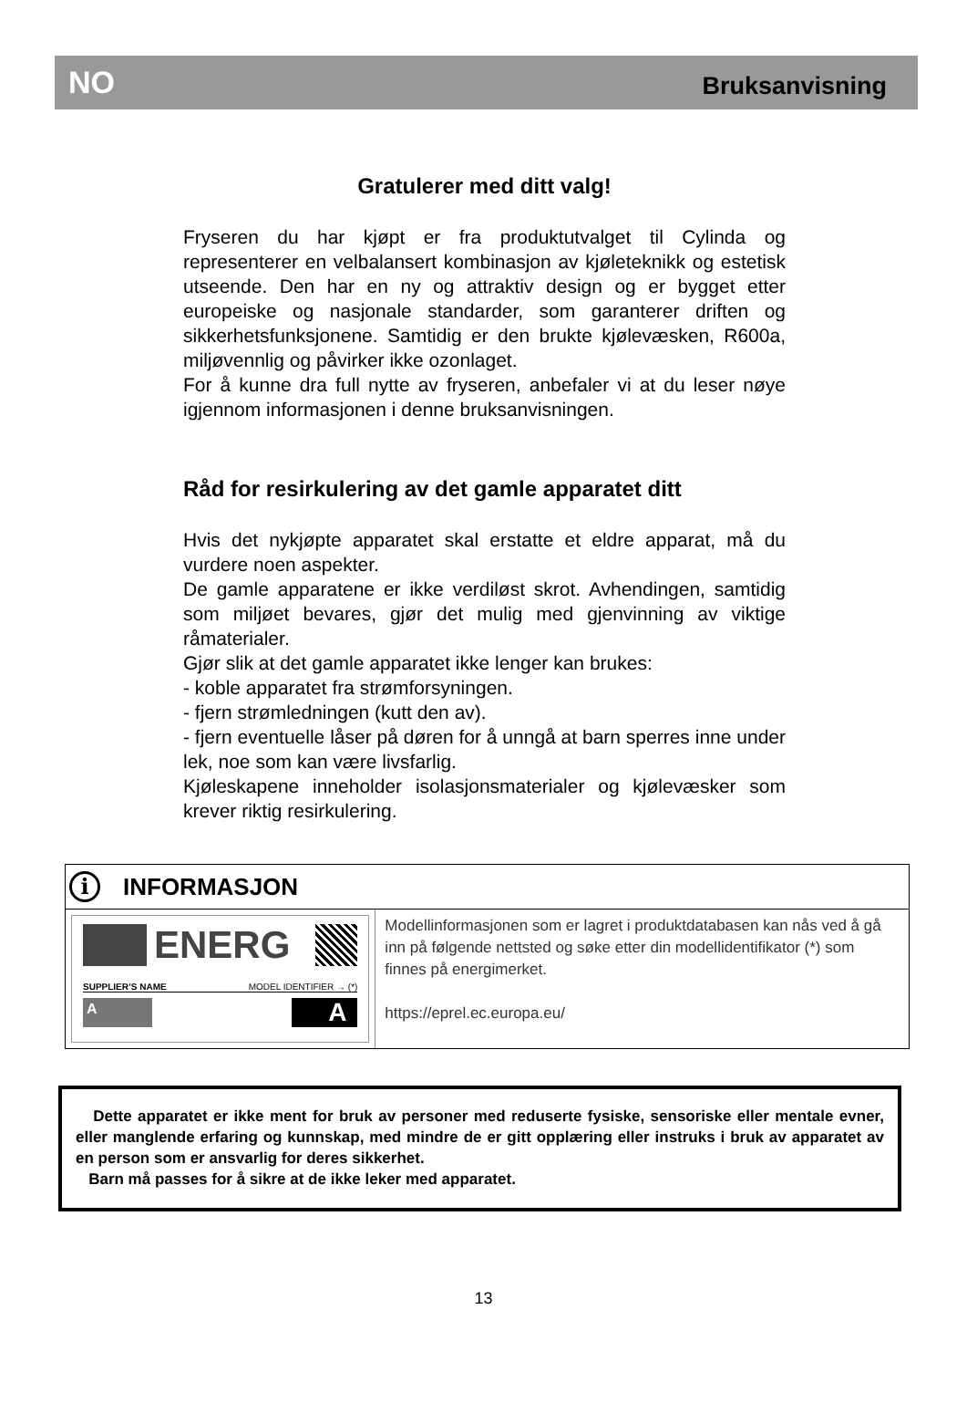NO Bruksanvisning
Gratulerer med ditt valg!
Fryseren du har kjøpt er fra produktutvalget til Cylinda og representerer en velbalansert kombinasjon av kjøleteknikk og estetisk utseende. Den har en ny og attraktiv design og er bygget etter europeiske og nasjonale standarder, som garanterer driften og sikkerhetsfunksjonene. Samtidig er den brukte kjølevæsken, R600a, miljøvennlig og påvirker ikke ozonlaget.
For å kunne dra full nytte av fryseren, anbefaler vi at du leser nøye igjennom informasjonen i denne bruksanvisningen.
Råd for resirkulering av det gamle apparatet ditt
Hvis det nykjøpte apparatet skal erstatte et eldre apparat, må du vurdere noen aspekter.
De gamle apparatene er ikke verdiløst skrot. Avhendingen, samtidig som miljøet bevares, gjør det mulig med gjenvinning av viktige råmaterialer.
Gjør slik at det gamle apparatet ikke lenger kan brukes:
- koble apparatet fra strømforsyningen.
- fjern strømledningen (kutt den av).
- fjern eventuelle låser på døren for å unngå at barn sperres inne under lek, noe som kan være livsfarlig.
Kjøleskapene inneholder isolasjonsmaterialer og kjølevæsker som krever riktig resirkulering.
i INFORMASJON
ENERG
SUPPLIER’S NAME MODEL IDENTIFIER → (*)
A A
Modellinformasjonen som er lagret i produktdatabasen kan nås ved å gå inn på følgende nettsted og søke etter din modellidentifikator (*) som finnes på energimerket.
https://eprel.ec.europa.eu/
Dette apparatet er ikke ment for bruk av personer med reduserte fysiske, sensoriske eller mentale evner, eller manglende erfaring og kunnskap, med mindre de er gitt opplæring eller instruks i bruk av apparatet av en person som er ansvarlig for deres sikkerhet.
Barn må passes for å sikre at de ikke leker med apparatet.
13